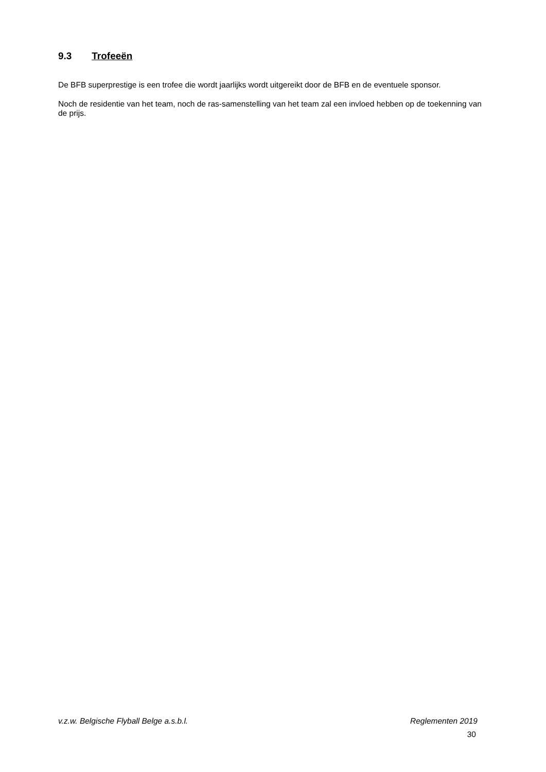9.3 Trofeeën
De BFB superprestige is een trofee die wordt jaarlijks wordt uitgereikt door de BFB en de eventuele sponsor.
Noch de residentie van het team, noch de ras-samenstelling van het team zal een invloed hebben op de toekenning van de prijs.
v.z.w. Belgische Flyball Belge a.s.b.l. Reglementen 2019
30